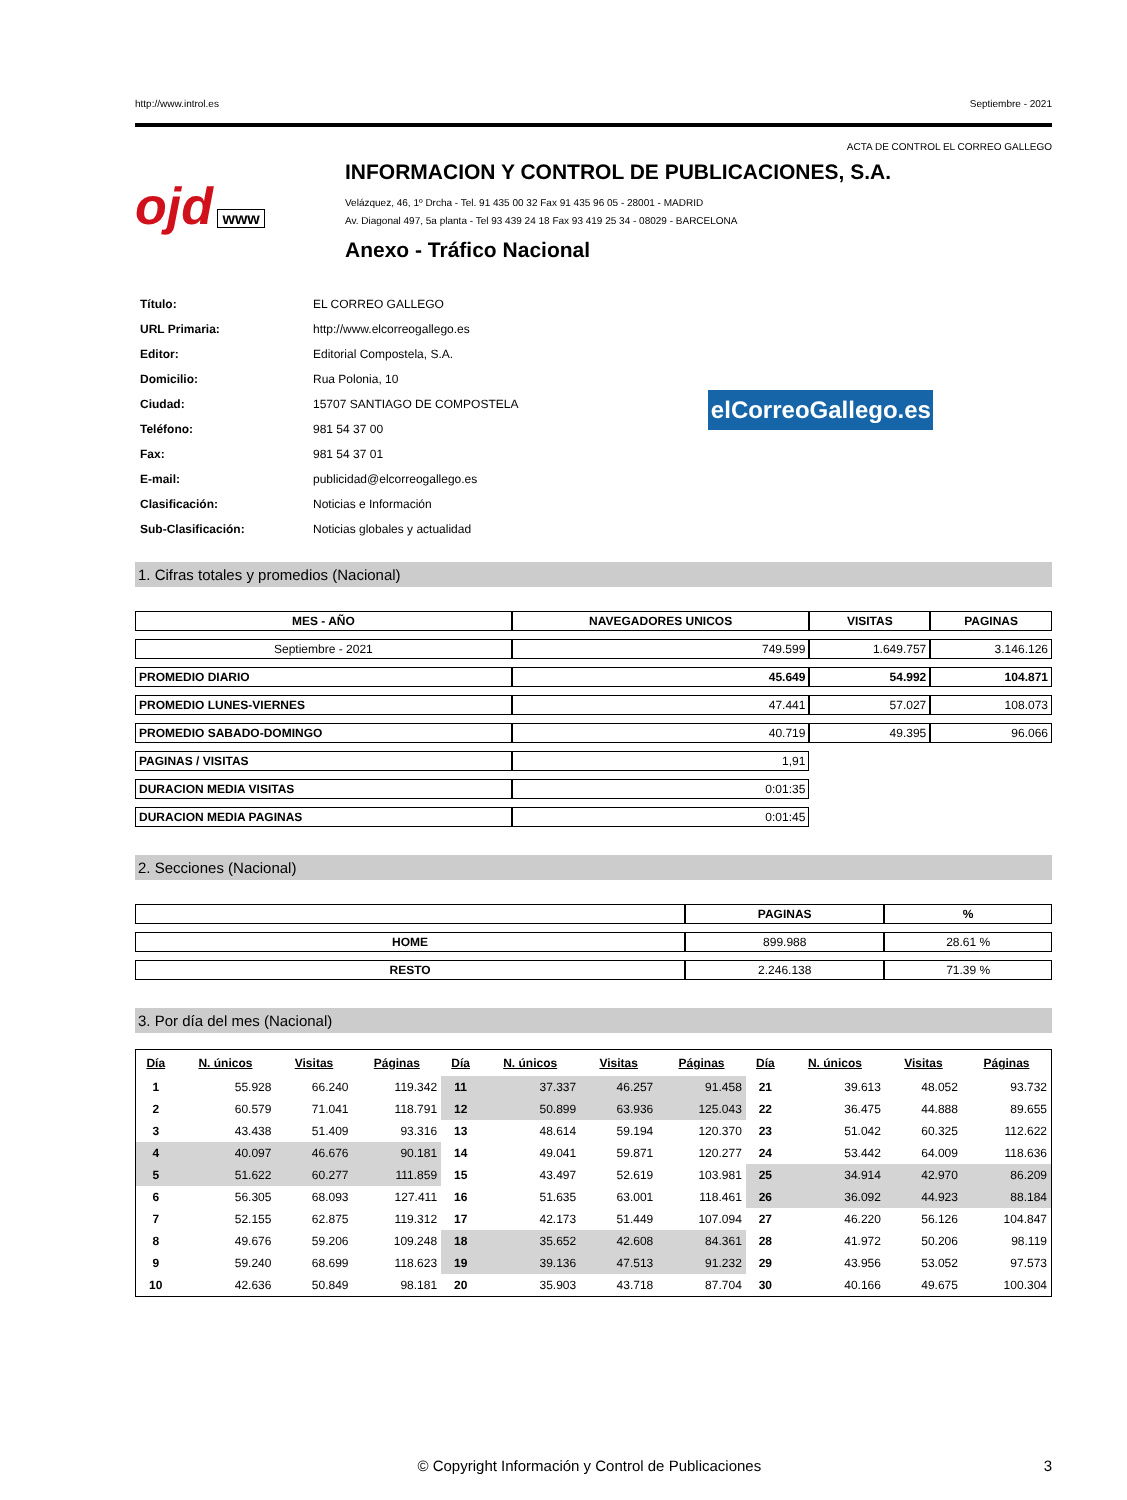http://www.introl.es Septiembre - 2021
ACTA DE CONTROL EL CORREO GALLEGO
ojd www
INFORMACION Y CONTROL DE PUBLICACIONES, S.A.
Velázquez, 46, 1º Drcha - Tel. 91 435 00 32 Fax 91 435 96 05 - 28001 - MADRID
Av. Diagonal 497, 5a planta - Tel 93 439 24 18 Fax 93 419 25 34 - 08029 - BARCELONA
Anexo - Tráfico Nacional
| Título: | EL CORREO GALLEGO |
| URL Primaria: | http://www.elcorreogallego.es |
| Editor: | Editorial Compostela, S.A. |
| Domicilio: | Rua Polonia, 10 |
| Ciudad: | 15707 SANTIAGO DE COMPOSTELA |
| Teléfono: | 981 54 37 00 |
| Fax: | 981 54 37 01 |
| E-mail: | publicidad@elcorreogallego.es |
| Clasificación: | Noticias e Información |
| Sub-Clasificación: | Noticias globales y actualidad |
elCorreoGallego.es
1. Cifras totales y promedios (Nacional)
| MES - AÑO | NAVEGADORES UNICOS | VISITAS | PAGINAS |
| --- | --- | --- | --- |
| Septiembre - 2021 | 749.599 | 1.649.757 | 3.146.126 |
| PROMEDIO DIARIO | 45.649 | 54.992 | 104.871 |
| PROMEDIO LUNES-VIERNES | 47.441 | 57.027 | 108.073 |
| PROMEDIO SABADO-DOMINGO | 40.719 | 49.395 | 96.066 |
| PAGINAS / VISITAS | 1,91 | | |
| DURACION MEDIA VISITAS | 0:01:35 | | |
| DURACION MEDIA PAGINAS | 0:01:45 | | |
2. Secciones (Nacional)
| | PAGINAS | % |
| --- | --- | --- |
| HOME | 899.988 | 28.61 % |
| RESTO | 2.246.138 | 71.39 % |
3. Por día del mes (Nacional)
| Día | N. únicos | Visitas | Páginas | Día | N. únicos | Visitas | Páginas | Día | N. únicos | Visitas | Páginas |
| --- | --- | --- | --- | --- | --- | --- | --- | --- | --- | --- | --- |
| 1 | 55.928 | 66.240 | 119.342 | 11 | 37.337 | 46.257 | 91.458 | 21 | 39.613 | 48.052 | 93.732 |
| 2 | 60.579 | 71.041 | 118.791 | 12 | 50.899 | 63.936 | 125.043 | 22 | 36.475 | 44.888 | 89.655 |
| 3 | 43.438 | 51.409 | 93.316 | 13 | 48.614 | 59.194 | 120.370 | 23 | 51.042 | 60.325 | 112.622 |
| 4 | 40.097 | 46.676 | 90.181 | 14 | 49.041 | 59.871 | 120.277 | 24 | 53.442 | 64.009 | 118.636 |
| 5 | 51.622 | 60.277 | 111.859 | 15 | 43.497 | 52.619 | 103.981 | 25 | 34.914 | 42.970 | 86.209 |
| 6 | 56.305 | 68.093 | 127.411 | 16 | 51.635 | 63.001 | 118.461 | 26 | 36.092 | 44.923 | 88.184 |
| 7 | 52.155 | 62.875 | 119.312 | 17 | 42.173 | 51.449 | 107.094 | 27 | 46.220 | 56.126 | 104.847 |
| 8 | 49.676 | 59.206 | 109.248 | 18 | 35.652 | 42.608 | 84.361 | 28 | 41.972 | 50.206 | 98.119 |
| 9 | 59.240 | 68.699 | 118.623 | 19 | 39.136 | 47.513 | 91.232 | 29 | 43.956 | 53.052 | 97.573 |
| 10 | 42.636 | 50.849 | 98.181 | 20 | 35.903 | 43.718 | 87.704 | 30 | 40.166 | 49.675 | 100.304 |
© Copyright Información y Control de Publicaciones 3